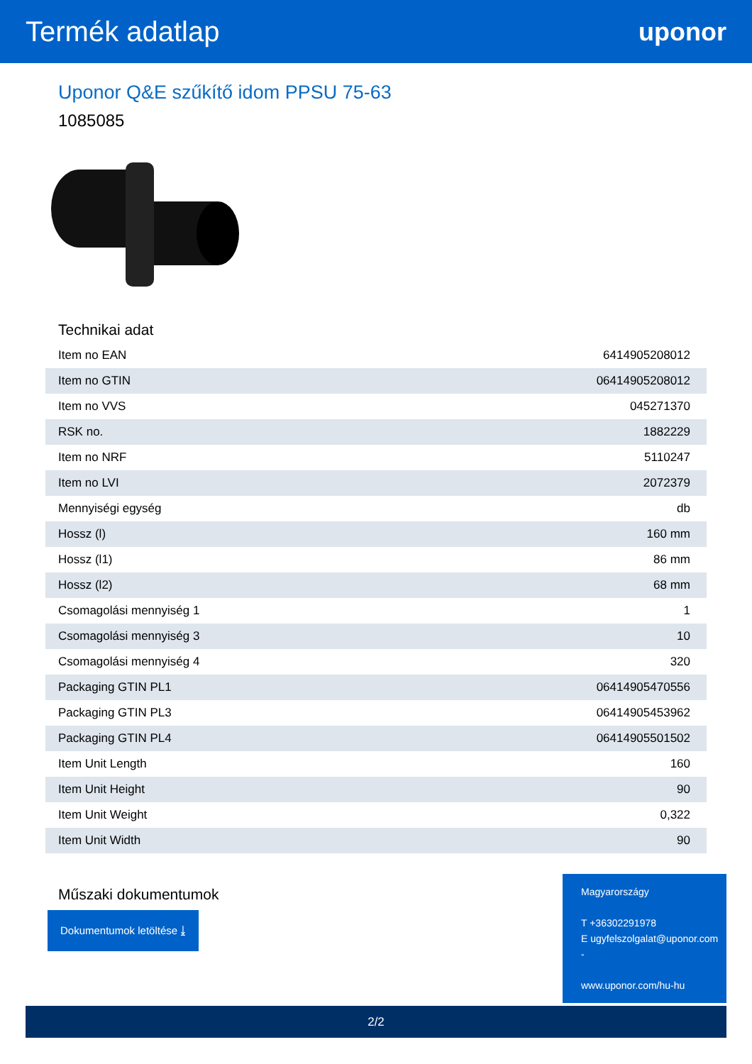Termék adatlap uponor
Uponor Q&E szűkítő idom PPSU 75-63
1085085
Technikai adat
| Item no EAN | 6414905208012 |
| Item no GTIN | 06414905208012 |
| Item no VVS | 045271370 |
| RSK no. | 1882229 |
| Item no NRF | 5110247 |
| Item no LVI | 2072379 |
| Mennyiségi egység | db |
| Hossz (l) | 160 mm |
| Hossz (l1) | 86 mm |
| Hossz (l2) | 68 mm |
| Csomagolási mennyiség 1 | 1 |
| Csomagolási mennyiség 3 | 10 |
| Csomagolási mennyiség 4 | 320 |
| Packaging GTIN PL1 | 06414905470556 |
| Packaging GTIN PL3 | 06414905453962 |
| Packaging GTIN PL4 | 06414905501502 |
| Item Unit Length | 160 |
| Item Unit Height | 90 |
| Item Unit Weight | 0,322 |
| Item Unit Width | 90 |
Műszaki dokumentumok
Dokumentumok letöltése ⤓
Magyarországy
T +36302291978
E ugyfelszolgalat@uponor.com
-
www.uponor.com/hu-hu
2/2